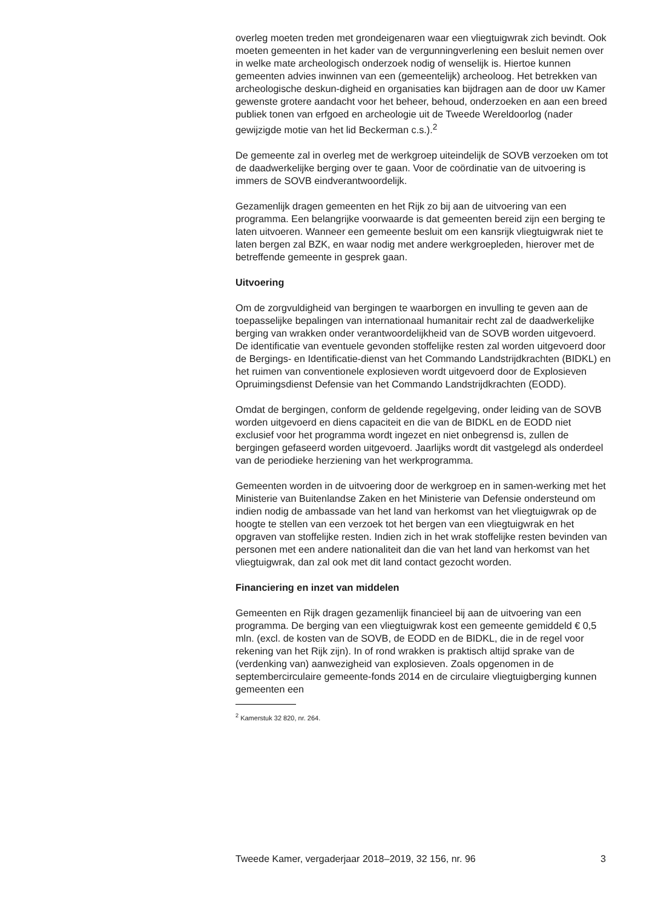overleg moeten treden met grondeigenaren waar een vliegtuigwrak zich bevindt. Ook moeten gemeenten in het kader van de vergunningverlening een besluit nemen over in welke mate archeologisch onderzoek nodig of wenselijk is. Hiertoe kunnen gemeenten advies inwinnen van een (gemeentelijk) archeoloog. Het betrekken van archeologische deskun-digheid en organisaties kan bijdragen aan de door uw Kamer gewenste grotere aandacht voor het beheer, behoud, onderzoeken en aan een breed publiek tonen van erfgoed en archeologie uit de Tweede Wereldoorlog (nader gewijzigde motie van het lid Beckerman c.s.).<sup>2</sup>
De gemeente zal in overleg met de werkgroep uiteindelijk de SOVB verzoeken om tot de daadwerkelijke berging over te gaan. Voor de coördinatie van de uitvoering is immers de SOVB eindverantwoordelijk.
Gezamenlijk dragen gemeenten en het Rijk zo bij aan de uitvoering van een programma. Een belangrijke voorwaarde is dat gemeenten bereid zijn een berging te laten uitvoeren. Wanneer een gemeente besluit om een kansrijk vliegtuigwrak niet te laten bergen zal BZK, en waar nodig met andere werkgroepleden, hierover met de betreffende gemeente in gesprek gaan.
Uitvoering
Om de zorgvuldigheid van bergingen te waarborgen en invulling te geven aan de toepasselijke bepalingen van internationaal humanitair recht zal de daadwerkelijke berging van wrakken onder verantwoordelijkheid van de SOVB worden uitgevoerd. De identificatie van eventuele gevonden stoffelijke resten zal worden uitgevoerd door de Bergings- en Identificatie-dienst van het Commando Landstrijdkrachten (BIDKL) en het ruimen van conventionele explosieven wordt uitgevoerd door de Explosieven Opruimingsdienst Defensie van het Commando Landstrijdkrachten (EODD).
Omdat de bergingen, conform de geldende regelgeving, onder leiding van de SOVB worden uitgevoerd en diens capaciteit en die van de BIDKL en de EODD niet exclusief voor het programma wordt ingezet en niet onbegrensd is, zullen de bergingen gefaseerd worden uitgevoerd. Jaarlijks wordt dit vastgelegd als onderdeel van de periodieke herziening van het werkprogramma.
Gemeenten worden in de uitvoering door de werkgroep en in samen-werking met het Ministerie van Buitenlandse Zaken en het Ministerie van Defensie ondersteund om indien nodig de ambassade van het land van herkomst van het vliegtuigwrak op de hoogte te stellen van een verzoek tot het bergen van een vliegtuigwrak en het opgraven van stoffelijke resten. Indien zich in het wrak stoffelijke resten bevinden van personen met een andere nationaliteit dan die van het land van herkomst van het vliegtuigwrak, dan zal ook met dit land contact gezocht worden.
Financiering en inzet van middelen
Gemeenten en Rijk dragen gezamenlijk financieel bij aan de uitvoering van een programma. De berging van een vliegtuigwrak kost een gemeente gemiddeld € 0,5 mln. (excl. de kosten van de SOVB, de EODD en de BIDKL, die in de regel voor rekening van het Rijk zijn). In of rond wrakken is praktisch altijd sprake van de (verdenking van) aanwezigheid van explosieven. Zoals opgenomen in de septembercirculaire gemeente-fonds 2014 en de circulaire vliegtuigberging kunnen gemeenten een
<sup>2</sup> Kamerstuk 32 820, nr. 264.
Tweede Kamer, vergaderjaar 2018–2019, 32 156, nr. 96 3